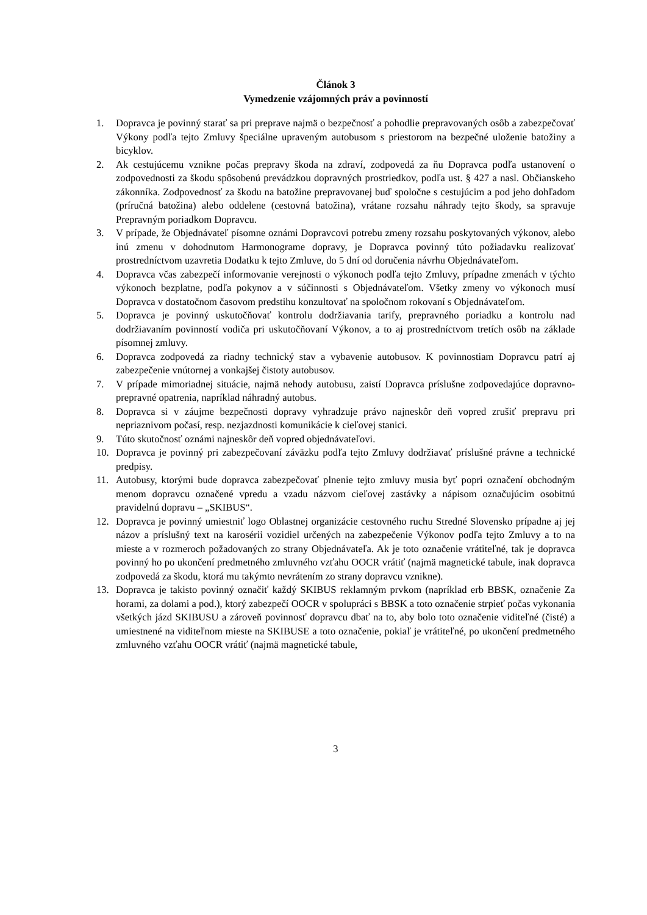Článok 3
Vymedzenie vzájomných práv a povinností
1. Dopravca je povinný starať sa pri preprave najmä o bezpečnosť a pohodlie prepravovaných osôb a zabezpečovať Výkony podľa tejto Zmluvy špeciálne upraveným autobusom s priestorom na bezpečné uloženie batožiny a bicyklov.
2. Ak cestujúcemu vznikne počas prepravy škoda na zdraví, zodpovedá za ňu Dopravca podľa ustanovení o zodpovednosti za škodu spôsobenú prevádzkou dopravných prostriedkov, podľa ust. § 427 a nasl. Občianskeho zákonníka. Zodpovednosť za škodu na batožine prepravovanej buď spoločne s cestujúcim a pod jeho dohľadom (príručná batožina) alebo oddelene (cestovná batožina), vrátane rozsahu náhrady tejto škody, sa spravuje Prepravným poriadkom Dopravcu.
3. V prípade, že Objednávateľ písomne oznámi Dopravcovi potrebu zmeny rozsahu poskytovaných výkonov, alebo inú zmenu v dohodnutom Harmonograme dopravy, je Dopravca povinný túto požiadavku realizovať prostredníctvom uzavretia Dodatku k tejto Zmluve, do 5 dní od doručenia návrhu Objednávateľom.
4. Dopravca včas zabezpečí informovanie verejnosti o výkonoch podľa tejto Zmluvy, prípadne zmenách v týchto výkonoch bezplatne, podľa pokynov a v súčinnosti s Objednávateľom. Všetky zmeny vo výkonoch musí Dopravca v dostatočnom časovom predstihu konzultovať na spoločnom rokovaní s Objednávateľom.
5. Dopravca je povinný uskutočňovať kontrolu dodržiavania tarify, prepravného poriadku a kontrolu nad dodržiavaním povinností vodiča pri uskutočňovaní Výkonov, a to aj prostredníctvom tretích osôb na základe písomnej zmluvy.
6. Dopravca zodpovedá za riadny technický stav a vybavenie autobusov. K povinnostiam Dopravcu patrí aj zabezpečenie vnútornej a vonkajšej čistoty autobusov.
7. V prípade mimoriadnej situácie, najmä nehody autobusu, zaistí Dopravca príslušne zodpovedajúce dopravno-prepravné opatrenia, napríklad náhradný autobus.
8. Dopravca si v záujme bezpečnosti dopravy vyhradzuje právo najneskôr deň vopred zrušiť prepravu pri nepriaznivom počasí, resp. nezjazdnosti komunikácie k cieľovej stanici.
9. Túto skutočnosť oznámi najneskôr deň vopred objednávateľovi.
10. Dopravca je povinný pri zabezpečovaní záväzku podľa tejto Zmluvy dodržiavať príslušné právne a technické predpisy.
11. Autobusy, ktorými bude dopravca zabezpečovať plnenie tejto zmluvy musia byť popri označení obchodným menom dopravcu označené vpredu a vzadu názvom cieľovej zastávky a nápisom označujúcim osobitnú pravidelnú dopravu – „SKIBUS“.
12. Dopravca je povinný umiestniť logo Oblastnej organizácie cestovného ruchu Stredné Slovensko prípadne aj jej názov a príslušný text na karosérii vozidiel určených na zabezpečenie Výkonov podľa tejto Zmluvy a to na mieste a v rozmeroch požadovaných zo strany Objednávateľa. Ak je toto označenie vrátiteľné, tak je dopravca povinný ho po ukončení predmetného zmluvného vzťahu OOCR vrátiť (najmä magnetické tabule, inak dopravca zodpovedá za škodu, ktorá mu takýmto nevrátením zo strany dopravcu vznikne).
13. Dopravca je takisto povinný označiť každý SKIBUS reklamným prvkom (napríklad erb BBSK, označenie Za horami, za dolami a pod.), ktorý zabezpečí OOCR v spolupráci s BBSK a toto označenie strpieť počas vykonania všetkých jázd SKIBUSU a zároveň povinnosť dopravcu dbať na to, aby bolo toto označenie viditeľné (čisté) a umiestnené na viditeľnom mieste na SKIBUSE a toto označenie, pokiaľ je vrátiteľné, po ukončení predmetného zmluvného vzťahu OOCR vrátiť (najmä magnetické tabule,
3